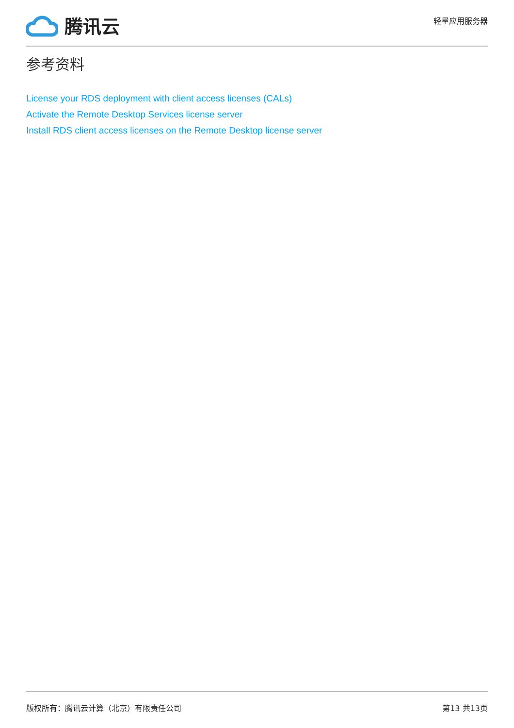腾讯云
轻量应用服务器
参考资料
License your RDS deployment with client access licenses (CALs)
Activate the Remote Desktop Services license server
Install RDS client access licenses on the Remote Desktop license server
版权所有：腾讯云计算（北京）有限责任公司 第13 共13页